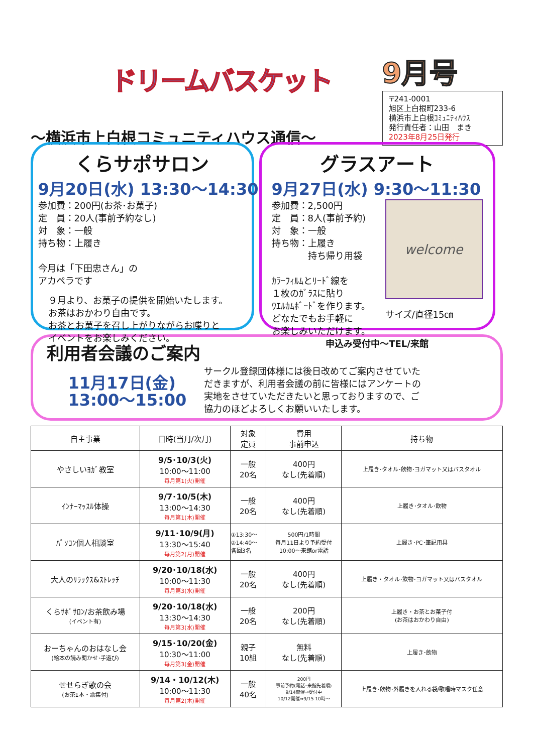ドリームバスケット
～横浜市上白根コミュニティハウス通信～
9月号
〒241-0001
旭区上白根町233-6
横浜市上白根ｺﾐｭﾆﾃｨﾊｳｽ
発行責任者：山田　まき
2023年8月25日発行
くらサポサロン
9月20日(水) 13:30～14:30
参加費：200円(お茶･お菓子)
定　員：20人(事前予約なし)
対　象：一般
持ち物：上履き
今月は「下田忠さん」の
アカペラです
９月より、お菓子の提供を開始いたします。
お茶はおかわり自由です。
お茶とお菓子を召し上がりながらお喋りと
イベントをお楽しみください。
グラスアート
9月27日(水) 9:30～11:30
参加費：2,500円
定　員：8人(事前予約)
対　象：一般
持ち物：上履き
　　　　持ち帰り用袋
ｶﾗｰﾌｨﾙﾑとﾘｰﾄﾞ線を
１枚のｶﾞﾗｽに貼り
ｳｴﾙｶﾑﾎﾞｰﾄﾞを作ります。
どなたでもお手軽に
お楽しみいただけます。
welcome
サイズ/直径15㎝
申込み受付中～TEL/来館
利用者会議のご案内
11月17日(金)
13:00～15:00
サークル登録団体様には後日改めてご案内させていただきますが、利用者会議の前に皆様にはアンケートの実地をさせていただきたいと思っておりますので、ご協力のほどよろしくお願いいたします。
| 自主事業 | 日時(当月/次月) | 対象 定員 | 費用 事前申込 | 持ち物 |
| --- | --- | --- | --- | --- |
| やさしいﾖｶﾞ教室 | 9/5･10/3(火) 10:00～11:00 毎月第1(火)開催 | 一般 20名 | 400円 なし(先着順) | 上履き･タオル･飲物･ヨガマット又はバスタオル |
| ｲﾝﾅｰﾏｯｽﾙ体操 | 9/7･10/5(木) 13:00～14:30 毎月第1(木)開催 | 一般 20名 | 400円 なし(先着順) | 上履き･タオル･飲物 |
| ﾊﾟｿｺﾝ個人相談室 | 9/11･10/9(月) 13:30～15:40 毎月第2(月)開催 | ①13:30～ ②14:40～ 各回3名 | 500円/1時間 毎月11日より予約受付 10:00～来館or電話 | 上履き･PC･筆記用具 |
| 大人のﾘﾗｯｸｽ&ｽﾄﾚｯﾁ | 9/20･10/18(水) 10:00～11:30 毎月第3(水)開催 | 一般 20名 | 400円 なし(先着順) | 上履き・タオル･飲物･ヨガマット又はバスタオル |
| くらｻﾎﾟｻﾛﾝ/お茶飲み場 (イベント有) | 9/20･10/18(水) 13:30～14:30 毎月第3(水)開催 | 一般 20名 | 200円 なし(先着順) | 上履き・お茶とお菓子付 (お茶はおかわり自由) |
| おーちゃんのおはなし会 (絵本の読み聞かせ･手遊び) | 9/15･10/20(金) 10:30～11:00 毎月第3(金)開催 | 親子 10組 | 無料 なし(先着順) | 上履き･飲物 |
| せせらぎ歌の会 (お茶1本・歌集付) | 9/14・10/12(木) 10:00～11:30 毎月第2(木)開催 | 一般 40名 | 200円 事前予約(電話･来館先着順) 9/14開催⇒受付中 10/12開催⇒9/15 10時～ | 上履き･飲物･外履きを入れる袋/歌唱時マスク任意 |